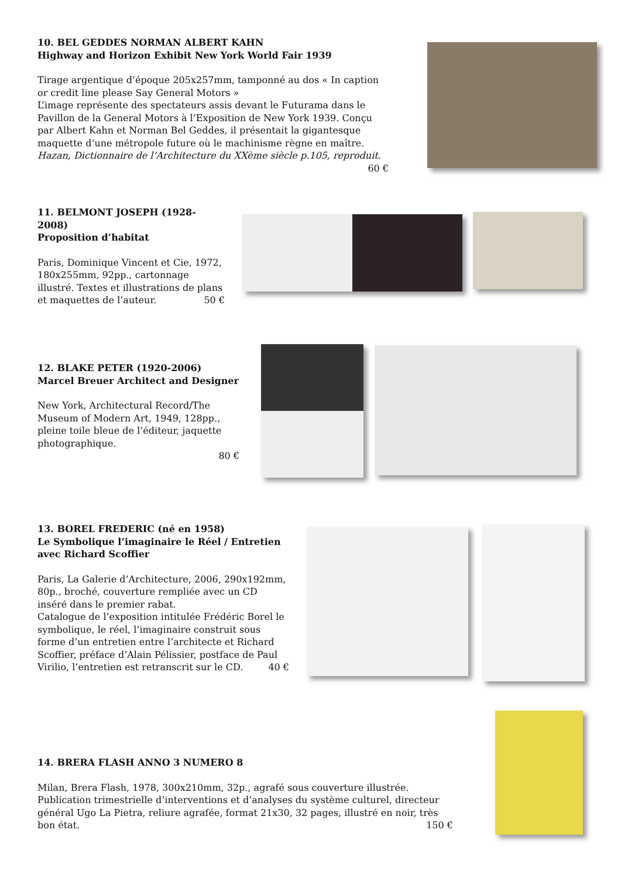10. BEL GEDDES NORMAN ALBERT KAHN
Highway and Horizon Exhibit New York World Fair 1939
Tirage argentique d’époque 205x257mm, tamponné au dos « In caption or credit line please Say General Motors »
L’image représente des spectateurs assis devant le Futurama dans le Pavillon de la General Motors à l’Exposition de New York 1939. Conçu par Albert Kahn et Norman Bel Geddes, il présentait la gigantesque maquette d’une métropole future où le machinisme règne en maître.
Hazan, Dictionnaire de l’Architecture du XXème siècle p.105, reproduit. 60 €
11. BELMONT JOSEPH (1928-2008)
Proposition d’habitat
Paris, Dominique Vincent et Cie, 1972, 180x255mm, 92pp., cartonnage illustré. Textes et illustrations de plans et maquettes de l’auteur. 50 €
12. BLAKE PETER (1920-2006)
Marcel Breuer Architect and Designer
New York, Architectural Record/The Museum of Modern Art, 1949, 128pp., pleine toile bleue de l’éditeur, jaquette photographique.
80 €
13. BOREL FREDERIC (né en 1958)
Le Symbolique l’imaginaire le Réel / Entretien avec Richard Scoffier
Paris, La Galerie d’Architecture, 2006, 290x192mm, 80p., broché, couverture rempliée avec un CD inséré dans le premier rabat.
Catalogue de l’exposition intitulée Frédéric Borel le symbolique, le réel, l’imaginaire construit sous forme d’un entretien entre l’architecte et Richard Scoffier, préface d’Alain Pélissier, postface de Paul Virilio, l’entretien est retranscrit sur le CD. 40 €
14. BRERA FLASH ANNO 3 NUMERO 8
Milan, Brera Flash, 1978, 300x210mm, 32p., agrafé sous couverture illustrée.
Publication trimestrielle d’interventions et d’analyses du système culturel, directeur général Ugo La Pietra, reliure agrafée, format 21x30, 32 pages, illustré en noir, très bon état. 150 €